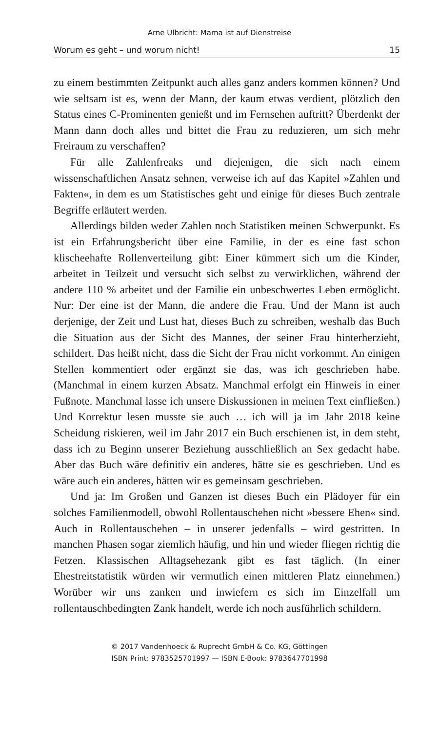Arne Ulbricht: Mama ist auf Dienstreise
Worum es geht – und worum nicht! 15
zu einem bestimmten Zeitpunkt auch alles ganz anders kommen können? Und wie seltsam ist es, wenn der Mann, der kaum etwas verdient, plötzlich den Status eines C-Prominenten genießt und im Fernsehen auftritt? Überdenkt der Mann dann doch alles und bittet die Frau zu reduzieren, um sich mehr Freiraum zu verschaffen?
Für alle Zahlenfreaks und diejenigen, die sich nach einem wissenschaftlichen Ansatz sehnen, verweise ich auf das Kapitel »Zahlen und Fakten«, in dem es um Statistisches geht und einige für dieses Buch zentrale Begriffe erläutert werden.
Allerdings bilden weder Zahlen noch Statistiken meinen Schwerpunkt. Es ist ein Erfahrungsbericht über eine Familie, in der es eine fast schon klischeehafte Rollenverteilung gibt: Einer kümmert sich um die Kinder, arbeitet in Teilzeit und versucht sich selbst zu verwirklichen, während der andere 110 % arbeitet und der Familie ein unbeschwertes Leben ermöglicht. Nur: Der eine ist der Mann, die andere die Frau. Und der Mann ist auch derjenige, der Zeit und Lust hat, dieses Buch zu schreiben, weshalb das Buch die Situation aus der Sicht des Mannes, der seiner Frau hinterherzieht, schildert. Das heißt nicht, dass die Sicht der Frau nicht vorkommt. An einigen Stellen kommentiert oder ergänzt sie das, was ich geschrieben habe. (Manchmal in einem kurzen Absatz. Manchmal erfolgt ein Hinweis in einer Fußnote. Manchmal lasse ich unsere Diskussionen in meinen Text einfließen.) Und Korrektur lesen musste sie auch … ich will ja im Jahr 2018 keine Scheidung riskieren, weil im Jahr 2017 ein Buch erschienen ist, in dem steht, dass ich zu Beginn unserer Beziehung ausschließlich an Sex gedacht habe. Aber das Buch wäre definitiv ein anderes, hätte sie es geschrieben. Und es wäre auch ein anderes, hätten wir es gemeinsam geschrieben.
Und ja: Im Großen und Ganzen ist dieses Buch ein Plädoyer für ein solches Familienmodell, obwohl Rollentauschehen nicht »bessere Ehen« sind. Auch in Rollentauschehen – in unserer jedenfalls – wird gestritten. In manchen Phasen sogar ziemlich häufig, und hin und wieder fliegen richtig die Fetzen. Klassischen Alltagsehezank gibt es fast täglich. (In einer Ehestreitstatistik würden wir vermutlich einen mittleren Platz einnehmen.) Worüber wir uns zanken und inwiefern es sich im Einzelfall um rollentauschbedingten Zank handelt, werde ich noch ausführlich schildern.
© 2017 Vandenhoeck & Ruprecht GmbH & Co. KG, Göttingen
ISBN Print: 9783525701997 — ISBN E-Book: 9783647701998